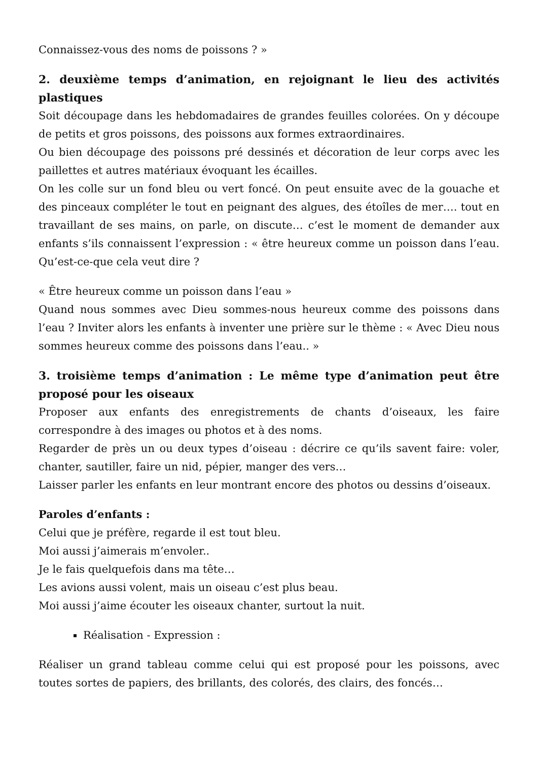Connaissez-vous des noms de poissons ? »
2. deuxième temps d’animation, en rejoignant le lieu des activités plastiques
Soit découpage dans les hebdomadaires de grandes feuilles colorées. On y découpe de petits et gros poissons, des poissons aux formes extraordinaires.
Ou bien découpage des poissons pré dessinés et décoration de leur corps avec les paillettes et autres matériaux évoquant les écailles.
On les colle sur un fond bleu ou vert foncé. On peut ensuite avec de la gouache et des pinceaux compléter le tout en peignant des algues, des étoîles de mer…. tout en travaillant de ses mains, on parle, on discute… c’est le moment de demander aux enfants s’ils connaissent l’expression : « être heureux comme un poisson dans l’eau. Qu’est-ce-que cela veut dire ?
« Être heureux comme un poisson dans l’eau »
Quand nous sommes avec Dieu sommes-nous heureux comme des poissons dans l’eau ? Inviter alors les enfants à inventer une prière sur le thème : « Avec Dieu nous sommes heureux comme des poissons dans l’eau.. »
3. troisième temps d’animation : Le même type d’animation peut être proposé pour les oiseaux
Proposer aux enfants des enregistrements de chants d’oiseaux, les faire correspondre à des images ou photos et à des noms.
Regarder de près un ou deux types d’oiseau : décrire ce qu’ils savent faire: voler, chanter, sautiller, faire un nid, pépier, manger des vers…
Laisser parler les enfants en leur montrant encore des photos ou dessins d’oiseaux.
Paroles d’enfants :
Celui que je préfère, regarde il est tout bleu.
Moi aussi j’aimerais m’envoler..
Je le fais quelquefois dans ma tête…
Les avions aussi volent, mais un oiseau c’est plus beau.
Moi aussi j’aime écouter les oiseaux chanter, surtout la nuit.
Réalisation - Expression :
Réaliser un grand tableau comme celui qui est proposé pour les poissons, avec toutes sortes de papiers, des brillants, des colorés, des clairs, des foncés…